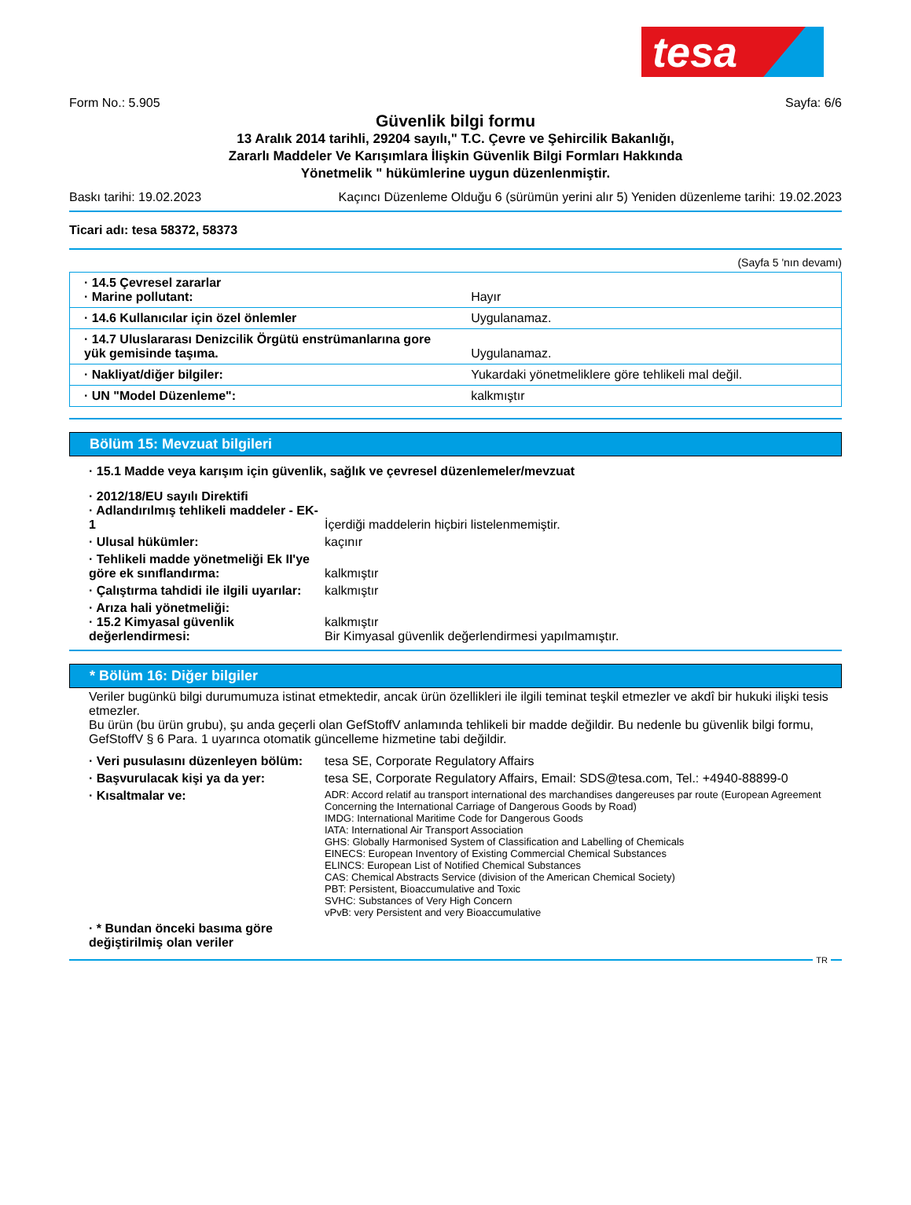tesa
Form No.: 5.905 Sayfa: 6/6
Güvenlik bilgi formu
13 Aralık 2014 tarihli, 29204 sayılı," T.C. Çevre ve Şehircilik Bakanlığı,
Zararlı Maddeler Ve Karışımlara İlişkin Güvenlik Bilgi Formları Hakkında
Yönetmelik " hükümlerine uygun düzenlenmiştir.
Baskı tarihi: 19.02.2023 Kaçıncı Düzenleme Olduğu 6 (sürümün yerini alır 5) Yeniden düzenleme tarihi: 19.02.2023
Ticari adı: tesa 58372, 58373
(Sayfa 5 'nın devamı)
| · 14.5 Çevresel zararlar · Marine pollutant: | Hayır |
| · 14.6 Kullanıcılar için özel önlemler | Uygulanamaz. |
| · 14.7 Uluslararası Denizcilik Örgütü enstrümanlarına gore yük gemisinde taşıma. | Uygulanamaz. |
| · Nakliyat/diğer bilgiler: | Yukardaki yönetmeliklere göre tehlikeli mal değil. |
| · UN "Model Düzenleme": | kalkmıştır |
Bölüm 15: Mevzuat bilgileri
· 15.1 Madde veya karışım için güvenlik, sağlık ve çevresel düzenlemeler/mevzuat
· 2012/18/EU sayılı Direktifi
· Adlandırılmış tehlikeli maddeler - EK-1 İçerdiği maddelerin hiçbiri listelenmemiştir.
· Ulusal hükümler: kaçınır
· Tehlikeli madde yönetmeliği Ek II'ye göre ek sınıflandırma: kalkmıştır
· Çalıştırma tahdidi ile ilgili uyarılar: kalkmıştır
· Arıza hali yönetmeliği:
· 15.2 Kimyasal güvenlik değerlendirmesi: kalkmıştır
Bir Kimyasal güvenlik değerlendirmesi yapılmamıştır.
* Bölüm 16: Diğer bilgiler
Veriler bugünkü bilgi durumumuza istinat etmektedir, ancak ürün özellikleri ile ilgili teminat teşkil etmezler ve akdî bir hukuki ilişki tesis etmezler.
Bu ürün (bu ürün grubu), şu anda geçerli olan GefStoffV anlamında tehlikeli bir madde değildir. Bu nedenle bu güvenlik bilgi formu, GefStoffV § 6 Para. 1 uyarınca otomatik güncelleme hizmetine tabi değildir.
· Veri pusulasını düzenleyen bölüm: tesa SE, Corporate Regulatory Affairs
· Başvurulacak kişi ya da yer: tesa SE, Corporate Regulatory Affairs, Email: SDS@tesa.com, Tel.: +4940-88899-0
· Kısaltmalar ve: ADR: Accord relatif au transport international des marchandises dangereuses par route (European Agreement Concerning the International Carriage of Dangerous Goods by Road)
IMDG: International Maritime Code for Dangerous Goods
IATA: International Air Transport Association
GHS: Globally Harmonised System of Classification and Labelling of Chemicals
EINECS: European Inventory of Existing Commercial Chemical Substances
ELINCS: European List of Notified Chemical Substances
CAS: Chemical Abstracts Service (division of the American Chemical Society)
PBT: Persistent, Bioaccumulative and Toxic
SVHC: Substances of Very High Concern
vPvB: very Persistent and very Bioaccumulative
· * Bundan önceki basıma göre değiştirilmiş olan veriler
TR